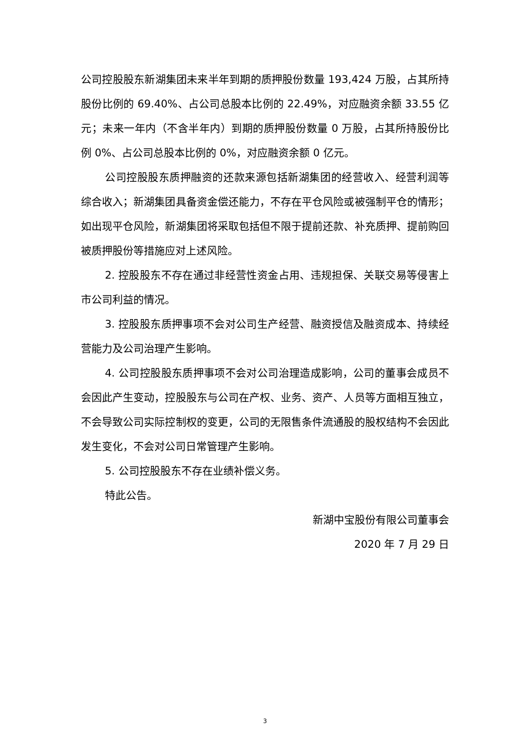公司控股股东新湖集团未来半年到期的质押股份数量 193,424 万股，占其所持股份比例的 69.40%、占公司总股本比例的 22.49%，对应融资余额 33.55 亿元；未来一年内（不含半年内）到期的质押股份数量 0 万股，占其所持股份比例 0%、占公司总股本比例的 0%，对应融资余额 0 亿元。
公司控股股东质押融资的还款来源包括新湖集团的经营收入、经营利润等综合收入；新湖集团具备资金偿还能力，不存在平仓风险或被强制平仓的情形；如出现平仓风险，新湖集团将采取包括但不限于提前还款、补充质押、提前购回被质押股份等措施应对上述风险。
2. 控股股东不存在通过非经营性资金占用、违规担保、关联交易等侵害上市公司利益的情况。
3. 控股股东质押事项不会对公司生产经营、融资授信及融资成本、持续经营能力及公司治理产生影响。
4. 公司控股股东质押事项不会对公司治理造成影响，公司的董事会成员不会因此产生变动，控股股东与公司在产权、业务、资产、人员等方面相互独立，不会导致公司实际控制权的变更，公司的无限售条件流通股的股权结构不会因此发生变化，不会对公司日常管理产生影响。
5. 公司控股股东不存在业绩补偿义务。
特此公告。
新湖中宝股份有限公司董事会
2020 年 7 月 29 日
3